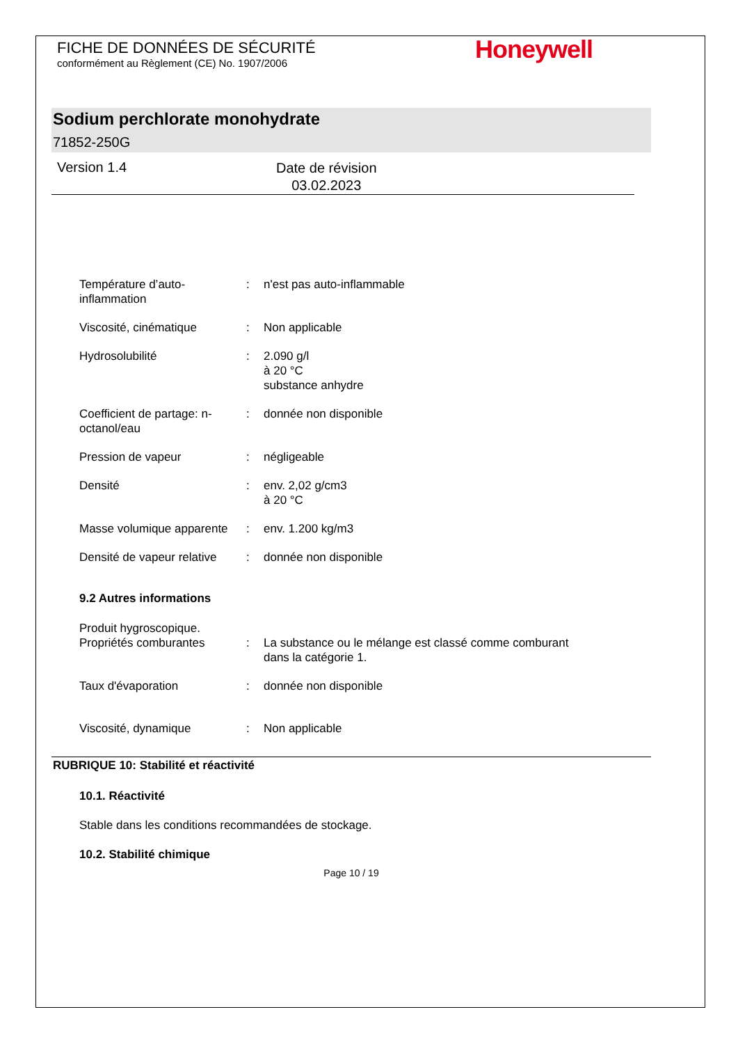FICHE DE DONNÉES DE SÉCURITÉ
conformément au Règlement (CE) No. 1907/2006
Honeywell
Sodium perchlorate monohydrate
71852-250G
Version 1.4
Date de révision
03.02.2023
Température d’auto-inflammation
: n'est pas auto-inflammable
Viscosité, cinématique : Non applicable
Hydrosolubilité : 2.090 g/l
à 20 °C
substance anhydre
Coefficient de partage: n-octanol/eau
: donnée non disponible
Pression de vapeur : négligeable
Densité : env. 2,02 g/cm3
à 20 °C
Masse volumique apparente
: env. 1.200 kg/m3
Densité de vapeur relative
: donnée non disponible
9.2 Autres informations
Produit hygroscopique.
Propriétés comburantes : La substance ou le mélange est classé comme comburant
dans la catégorie 1.
Taux d'évaporation : donnée non disponible
Viscosité, dynamique : Non applicable
RUBRIQUE 10: Stabilité et réactivité
10.1. Réactivité
Stable dans les conditions recommandées de stockage.
10.2. Stabilité chimique
Page 10 / 19